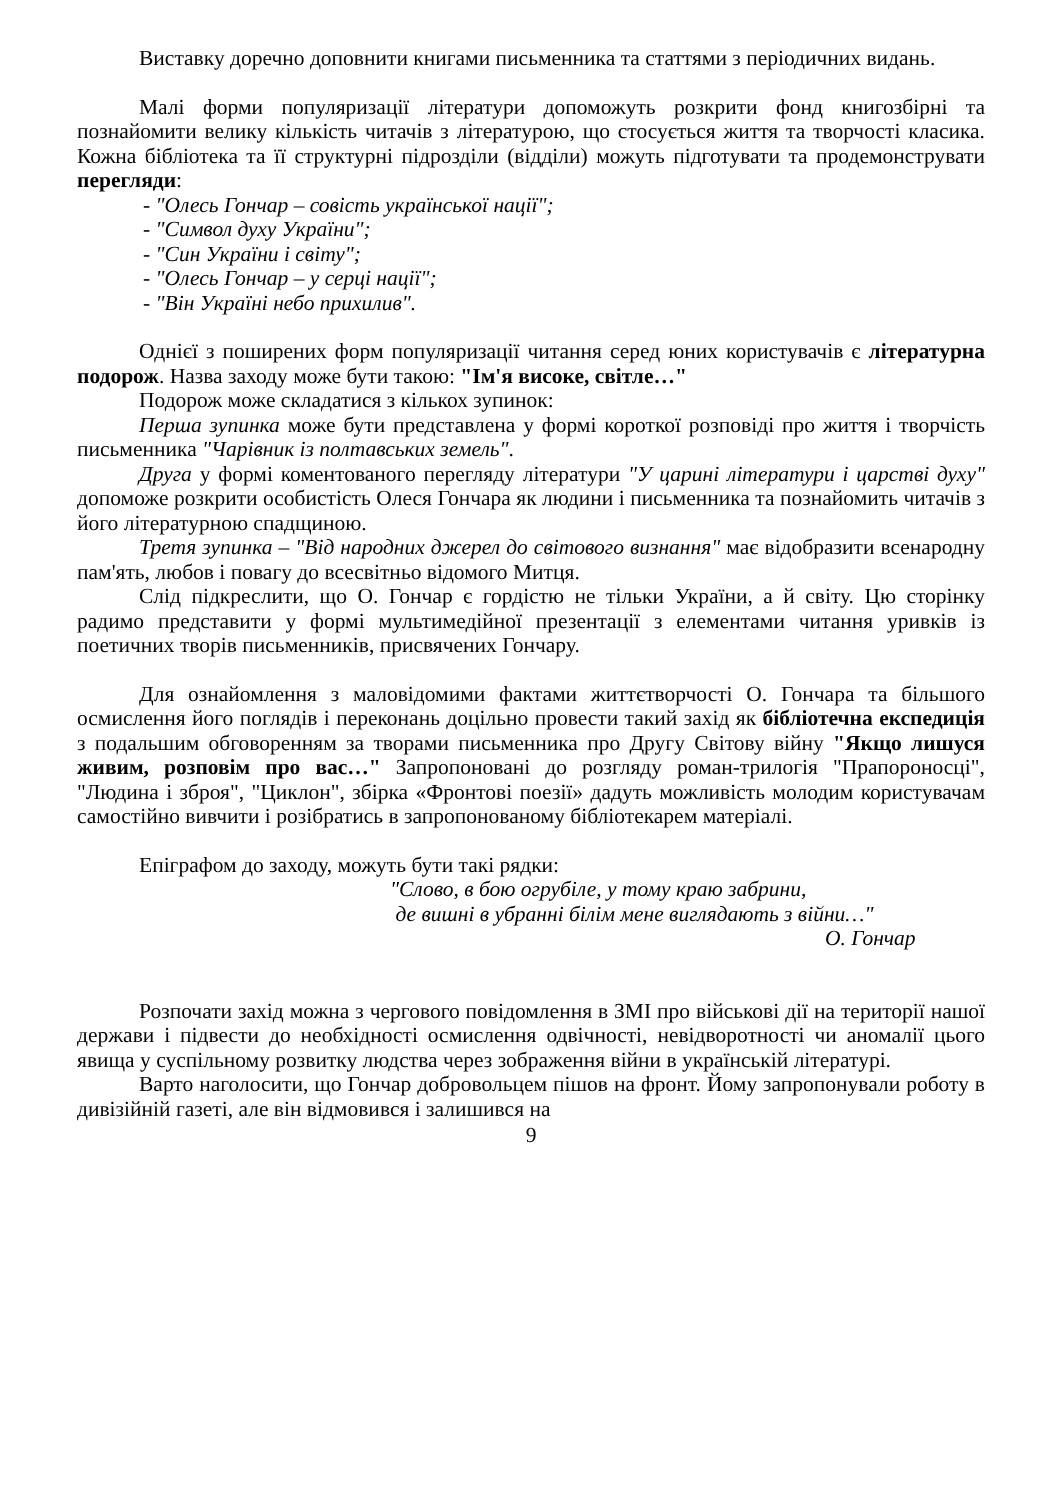Виставку доречно доповнити книгами письменника та статтями з періодичних видань.
Малі форми популяризації літератури допоможуть розкрити фонд книгозбірні та познайомити велику кількість читачів з літературою, що стосується життя та творчості класика. Кожна бібліотека та її структурні підрозділи (відділи) можуть підготувати та продемонструвати перегляди:
- "Олесь Гончар – совість української нації";
- "Символ духу України";
- "Син України і світу";
- "Олесь Гончар – у серці нації";
- "Він Україні небо прихилив".
Однієї з поширених форм популяризації читання серед юних користувачів є літературна подорож. Назва заходу може бути такою: "Ім'я високе, світле…"
Подорож може складатися з кількох зупинок:
Перша зупинка може бути представлена у формі короткої розповіді про життя і творчість письменника "Чарівник із полтавських земель".
Друга у формі коментованого перегляду літератури "У царині літератури і царстві духу" допоможе розкрити особистість Олеся Гончара як людини і письменника та познайомить читачів з його літературною спадщиною.
Третя зупинка – "Від народних джерел до світового визнання" має відобразити всенародну пам'ять, любов і повагу до всесвітньо відомого Митця.
Слід підкреслити, що О. Гончар є гордістю не тільки України, а й світу. Цю сторінку радимо представити у формі мультимедійної презентації з елементами читання уривків із поетичних творів письменників, присвячених Гончару.
Для ознайомлення з маловідомими фактами життєтворчості О. Гончара та більшого осмислення його поглядів і переконань доцільно провести такий захід як бібліотечна експедиція з подальшим обговоренням за творами письменника про Другу Світову війну "Якщо лишуся живим, розповім про вас…" Запропоновані до розгляду роман-трилогія "Прапороносці", "Людина і зброя", "Циклон", збірка «Фронтові поезії» дадуть можливість молодим користувачам самостійно вивчити і розібратись в запропонованому бібліотекарем матеріалі.
Епіграфом до заходу, можуть бути такі рядки:
"Слово, в бою огрубіле, у тому краю забрини,
де вишні в убранні білім мене виглядають з війни…"
О. Гончар
Розпочати захід можна з чергового повідомлення в ЗМІ про військові дії на території нашої держави і підвести до необхідності осмислення одвічності, невідворотності чи аномалії цього явища у суспільному розвитку людства через зображення війни в українській літературі.
Варто наголосити, що Гончар добровольцем пішов на фронт. Йому запропонували роботу в дивізійній газеті, але він відмовився і залишився на
9